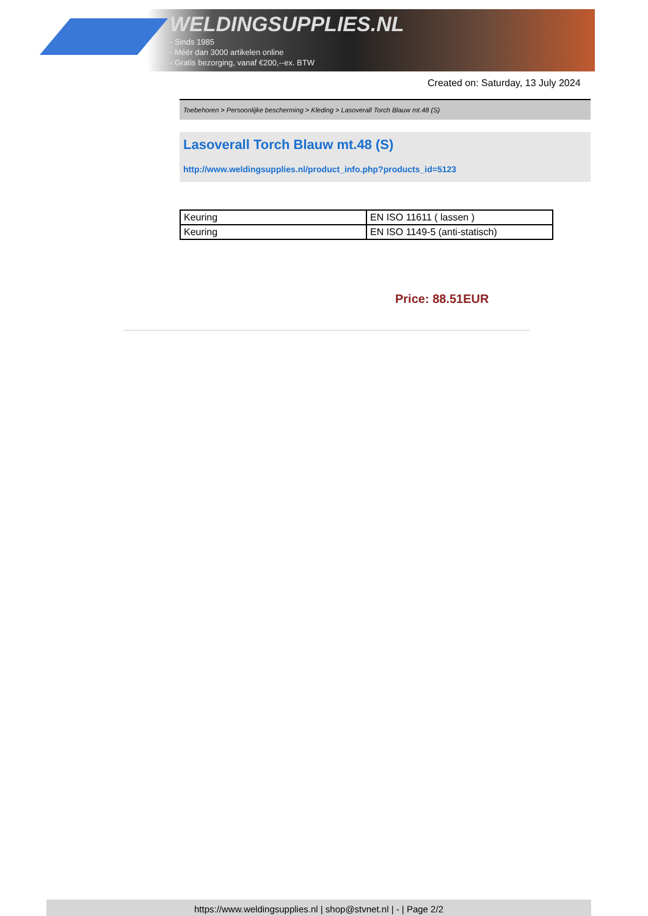WELDINGSUPPLIES.NL
- Sinds 1985
- Méér dan 3000 artikelen online
- Gratis bezorging, vanaf €200,--ex. BTW
Created on: Saturday, 13 July 2024
Toebehoren > Persoonlijke bescherming > Kleding > Lasoverall Torch Blauw mt.48 (S)
Lasoverall Torch Blauw mt.48 (S)
http://www.weldingsupplies.nl/product_info.php?products_id=5123
| Keuring | EN ISO 11611 ( lassen ) |
| Keuring | EN ISO 1149-5 (anti-statisch) |
Price: 88.51EUR
https://www.weldingsupplies.nl | shop@stvnet.nl | - | Page 2/2